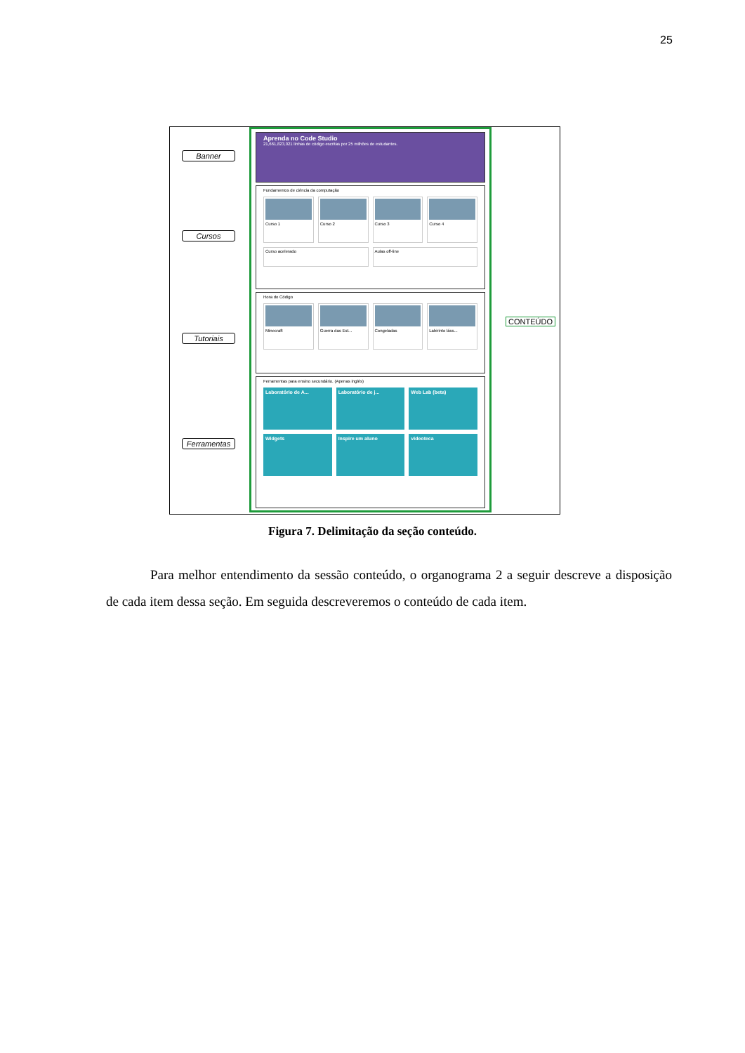25
Banner
Cursos
Tutoriais
Ferramentas
CONTEÚDO
Aprenda no Code Studio
21,661,823,021 linhas de código escritas por 25 milhões de estudantes.
Fundamentos de ciência da computação
Curso 1 Curso 2 Curso 3 Curso 4
Curso acelerado Aulas off-line
Hora do Código
Minecraft Guerra das Est... Congeladas Labirinto láss...
Ferramentas para ensino secundário. (Apenas inglês)
Laboratório de A... Laboratório de j... Web Lab (beta)
Widgets Inspire um aluno videoteca
Figura 7. Delimitação da seção conteúdo.
Para melhor entendimento da sessão conteúdo, o organograma 2 a seguir descreve a disposição de cada item dessa seção. Em seguida descreveremos o conteúdo de cada item.